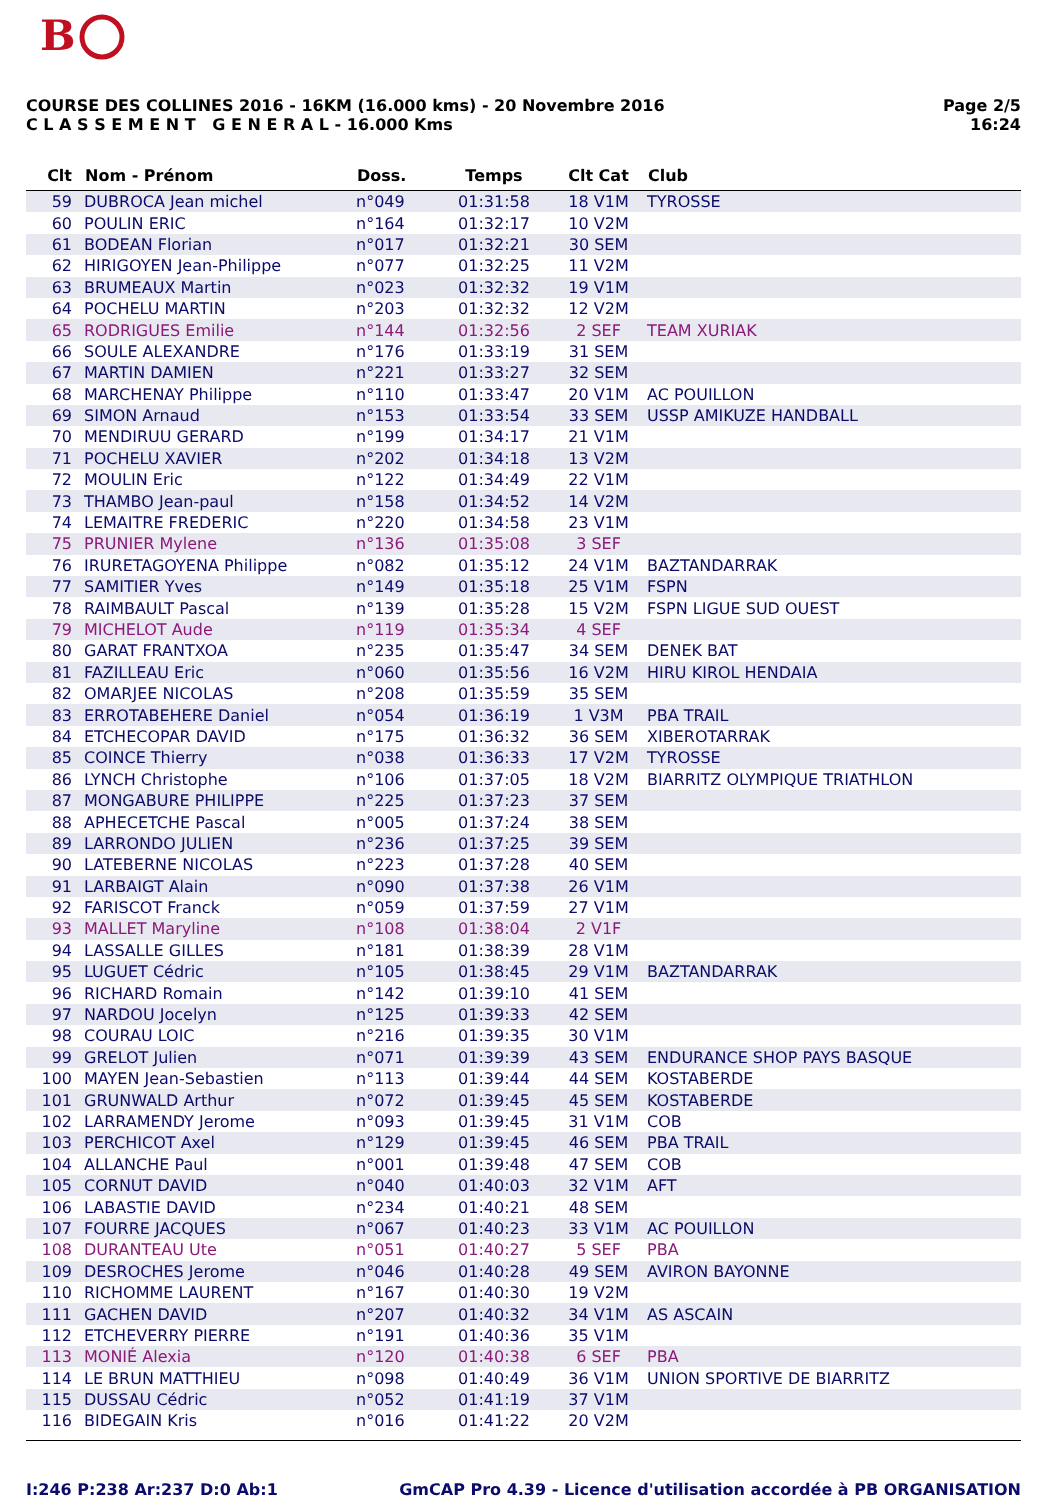B
COURSE DES COLLINES 2016 - 16KM (16.000 kms) - 20 Novembre 2016
C L A S S E M E N T G E N E R A L - 16.000 Kms
Page 2/5
16:24
| Clt | Nom - Prénom | Doss. | Temps | Clt Cat | Club |
| --- | --- | --- | --- | --- | --- |
| 59 | DUBROCA Jean michel | n°049 | 01:31:58 | 18 V1M | TYROSSE |
| 60 | POULIN ERIC | n°164 | 01:32:17 | 10 V2M | |
| 61 | BODEAN Florian | n°017 | 01:32:21 | 30 SEM | |
| 62 | HIRIGOYEN Jean-Philippe | n°077 | 01:32:25 | 11 V2M | |
| 63 | BRUMEAUX Martin | n°023 | 01:32:32 | 19 V1M | |
| 64 | POCHELU MARTIN | n°203 | 01:32:32 | 12 V2M | |
| 65 | RODRIGUES Emilie | n°144 | 01:32:56 | 2 SEF | TEAM XURIAK |
| 66 | SOULE ALEXANDRE | n°176 | 01:33:19 | 31 SEM | |
| 67 | MARTIN DAMIEN | n°221 | 01:33:27 | 32 SEM | |
| 68 | MARCHENAY Philippe | n°110 | 01:33:47 | 20 V1M | AC POUILLON |
| 69 | SIMON Arnaud | n°153 | 01:33:54 | 33 SEM | USSP AMIKUZE HANDBALL |
| 70 | MENDIRUU GERARD | n°199 | 01:34:17 | 21 V1M | |
| 71 | POCHELU XAVIER | n°202 | 01:34:18 | 13 V2M | |
| 72 | MOULIN Eric | n°122 | 01:34:49 | 22 V1M | |
| 73 | THAMBO Jean-paul | n°158 | 01:34:52 | 14 V2M | |
| 74 | LEMAITRE FREDERIC | n°220 | 01:34:58 | 23 V1M | |
| 75 | PRUNIER Mylene | n°136 | 01:35:08 | 3 SEF | |
| 76 | IRURETAGOYENA Philippe | n°082 | 01:35:12 | 24 V1M | BAZTANDARRAK |
| 77 | SAMITIER Yves | n°149 | 01:35:18 | 25 V1M | FSPN |
| 78 | RAIMBAULT Pascal | n°139 | 01:35:28 | 15 V2M | FSPN LIGUE SUD OUEST |
| 79 | MICHELOT Aude | n°119 | 01:35:34 | 4 SEF | |
| 80 | GARAT FRANTXOA | n°235 | 01:35:47 | 34 SEM | DENEK BAT |
| 81 | FAZILLEAU Eric | n°060 | 01:35:56 | 16 V2M | HIRU KIROL HENDAIA |
| 82 | OMARJEE NICOLAS | n°208 | 01:35:59 | 35 SEM | |
| 83 | ERROTABEHERE Daniel | n°054 | 01:36:19 | 1 V3M | PBA TRAIL |
| 84 | ETCHECOPAR DAVID | n°175 | 01:36:32 | 36 SEM | XIBEROTARRAK |
| 85 | COINCE Thierry | n°038 | 01:36:33 | 17 V2M | TYROSSE |
| 86 | LYNCH Christophe | n°106 | 01:37:05 | 18 V2M | BIARRITZ OLYMPIQUE TRIATHLON |
| 87 | MONGABURE PHILIPPE | n°225 | 01:37:23 | 37 SEM | |
| 88 | APHECETCHE Pascal | n°005 | 01:37:24 | 38 SEM | |
| 89 | LARRONDO JULIEN | n°236 | 01:37:25 | 39 SEM | |
| 90 | LATEBERNE NICOLAS | n°223 | 01:37:28 | 40 SEM | |
| 91 | LARBAIGT Alain | n°090 | 01:37:38 | 26 V1M | |
| 92 | FARISCOT Franck | n°059 | 01:37:59 | 27 V1M | |
| 93 | MALLET Maryline | n°108 | 01:38:04 | 2 V1F | |
| 94 | LASSALLE GILLES | n°181 | 01:38:39 | 28 V1M | |
| 95 | LUGUET Cédric | n°105 | 01:38:45 | 29 V1M | BAZTANDARRAK |
| 96 | RICHARD Romain | n°142 | 01:39:10 | 41 SEM | |
| 97 | NARDOU Jocelyn | n°125 | 01:39:33 | 42 SEM | |
| 98 | COURAU LOIC | n°216 | 01:39:35 | 30 V1M | |
| 99 | GRELOT Julien | n°071 | 01:39:39 | 43 SEM | ENDURANCE SHOP PAYS BASQUE |
| 100 | MAYEN Jean-Sebastien | n°113 | 01:39:44 | 44 SEM | KOSTABERDE |
| 101 | GRUNWALD Arthur | n°072 | 01:39:45 | 45 SEM | KOSTABERDE |
| 102 | LARRAMENDY Jerome | n°093 | 01:39:45 | 31 V1M | COB |
| 103 | PERCHICOT Axel | n°129 | 01:39:45 | 46 SEM | PBA TRAIL |
| 104 | ALLANCHE Paul | n°001 | 01:39:48 | 47 SEM | COB |
| 105 | CORNUT DAVID | n°040 | 01:40:03 | 32 V1M | AFT |
| 106 | LABASTIE DAVID | n°234 | 01:40:21 | 48 SEM | |
| 107 | FOURRE JACQUES | n°067 | 01:40:23 | 33 V1M | AC POUILLON |
| 108 | DURANTEAU Ute | n°051 | 01:40:27 | 5 SEF | PBA |
| 109 | DESROCHES Jerome | n°046 | 01:40:28 | 49 SEM | AVIRON BAYONNE |
| 110 | RICHOMME LAURENT | n°167 | 01:40:30 | 19 V2M | |
| 111 | GACHEN DAVID | n°207 | 01:40:32 | 34 V1M | AS ASCAIN |
| 112 | ETCHEVERRY PIERRE | n°191 | 01:40:36 | 35 V1M | |
| 113 | MONIÉ Alexia | n°120 | 01:40:38 | 6 SEF | PBA |
| 114 | LE BRUN MATTHIEU | n°098 | 01:40:49 | 36 V1M | UNION SPORTIVE DE BIARRITZ |
| 115 | DUSSAU Cédric | n°052 | 01:41:19 | 37 V1M | |
| 116 | BIDEGAIN Kris | n°016 | 01:41:22 | 20 V2M | |
I:246 P:238 Ar:237 D:0 Ab:1 GmCAP Pro 4.39 - Licence d'utilisation accordée à PB ORGANISATION